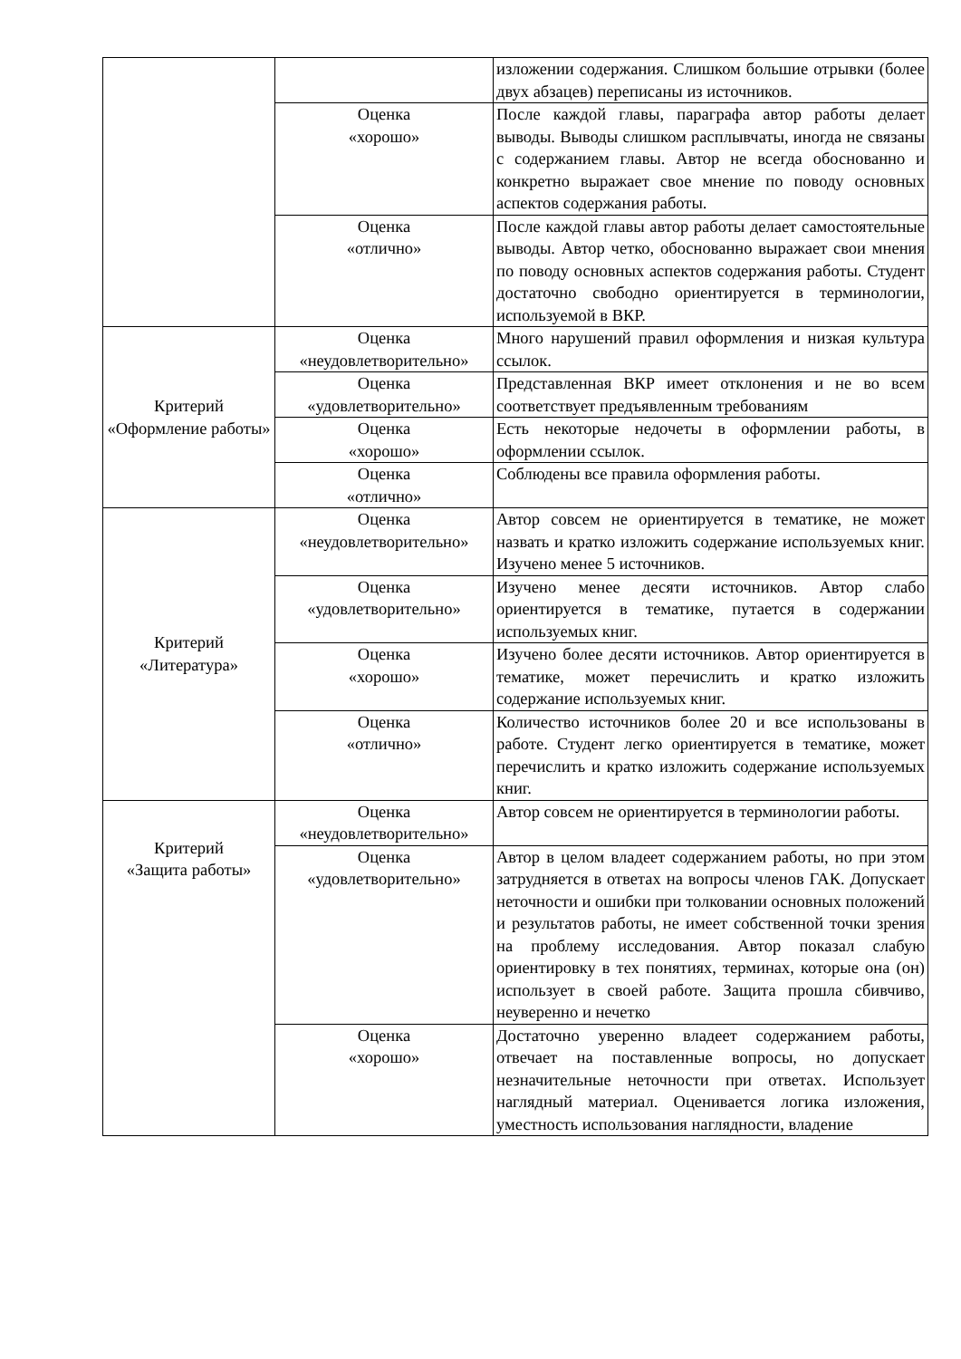| | | изложении содержания. Слишком большие отрывки (более двух абзацев) переписаны из источников. |
| | Оценка «хорошо» | После каждой главы, параграфа автор работы делает выводы. Выводы слишком расплывчаты, иногда не связаны с содержанием главы. Автор не всегда обоснованно и конкретно выражает свое мнение по поводу основных аспектов содержания работы. |
| | Оценка «отлично» | После каждой главы автор работы делает самостоятельные выводы. Автор четко, обоснованно выражает свои мнения по поводу основных аспектов содержания работы. Студент достаточно свободно ориентируется в терминологии, используемой в ВКР. |
| Критерий «Оформление работы» | Оценка «неудовлетворительно» | Много нарушений правил оформления и низкая культура ссылок. |
| | Оценка «удовлетворительно» | Представленная ВКР имеет отклонения и не во всем соответствует предъявленным требованиям |
| | Оценка «хорошо» | Есть некоторые недочеты в оформлении работы, в оформлении ссылок. |
| | Оценка «отлично» | Соблюдены все правила оформления работы. |
| Критерий «Литература» | Оценка «неудовлетворительно» | Автор совсем не ориентируется в тематике, не может назвать и кратко изложить содержание используемых книг. Изучено менее 5 источников. |
| | Оценка «удовлетворительно» | Изучено менее десяти источников. Автор слабо ориентируется в тематике, путается в содержании используемых книг. |
| | Оценка «хорошо» | Изучено более десяти источников. Автор ориентируется в тематике, может перечислить и кратко изложить содержание используемых книг. |
| | Оценка «отлично» | Количество источников более 20 и все использованы в работе. Студент легко ориентируется в тематике, может перечислить и кратко изложить содержание используемых книг. |
| Критерий «Защита работы» | Оценка «неудовлетворительно» | Автор совсем не ориентируется в терминологии работы. |
| | Оценка «удовлетворительно» | Автор в целом владеет содержанием работы, но при этом затрудняется в ответах на вопросы членов ГАК. Допускает неточности и ошибки при толковании основных положений и результатов работы, не имеет собственной точки зрения на проблему исследования. Автор показал слабую ориентировку в тех понятиях, терминах, которые она (он) использует в своей работе. Защита прошла сбивчиво, неуверенно и нечетко |
| | Оценка «хорошо» | Достаточно уверенно владеет содержанием работы, отвечает на поставленные вопросы, но допускает незначительные неточности при ответах. Использует наглядный материал. Оценивается логика изложения, уместность использования наглядности, владение |